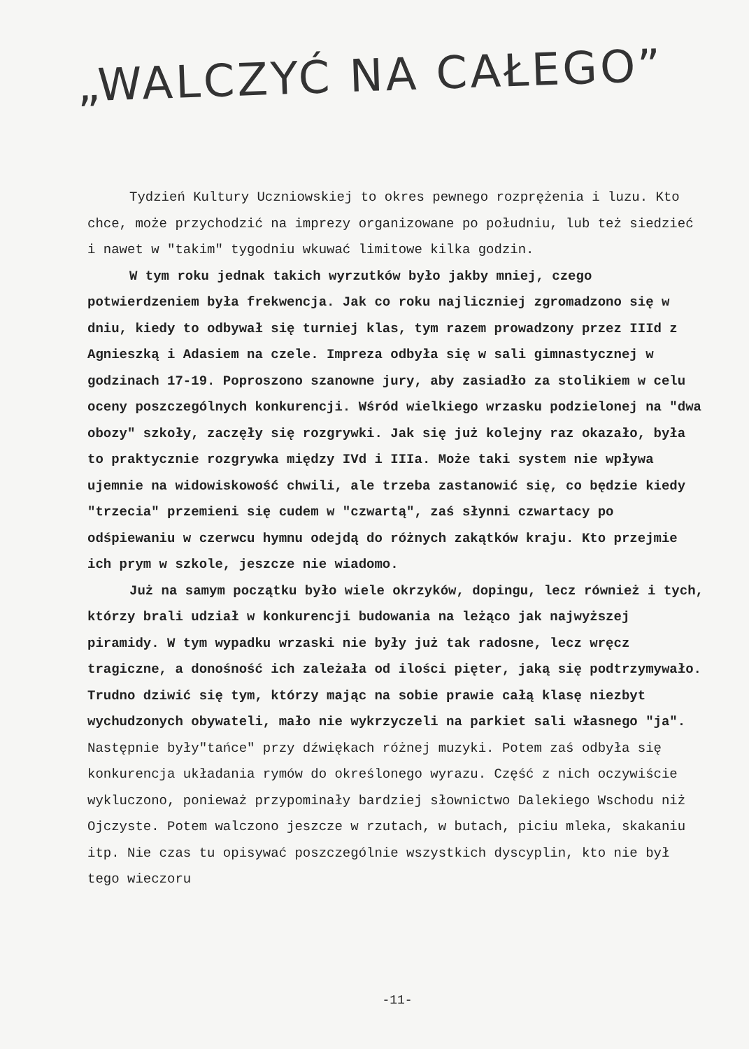„WALCZYĆ NA CAŁEGO”
Tydzień Kultury Uczniowskiej to okres pewnego rozprężenia i luzu. Kto chce, może przychodzić na imprezy organizowane po południu, lub też siedzieć i nawet w "takim" tygodniu wkuwać limitowe kilka godzin.
W tym roku jednak takich wyrzutków było jakby mniej, czego potwierdzeniem była frekwencja. Jak co roku najliczniej zgromadzono się w dniu, kiedy to odbywał się turniej klas, tym razem prowadzony przez IIId z Agnieszką i Adasiem na czele. Impreza odbyła się w sali gimnastycznej w godzinach 17-19. Poproszono szanowne jury, aby zasiadło za stolikiem w celu oceny poszczególnych konkurencji. Wśród wielkiego wrzasku podzielonej na "dwa obozy" szkoły, zaczęły się rozgrywki. Jak się już kolejny raz okazało, była to praktycznie rozgrywka między IVd i IIIa. Może taki system nie wpływa ujemnie na widowiskowość chwili, ale trzeba zastanowić się, co będzie kiedy "trzecia" przemieni się cudem w "czwartą", zaś słynni czwartacy po odśpiewaniu w czerwcu hymnu odejdą do różnych zakątków kraju. Kto przejmie ich prym w szkole, jeszcze nie wiadomo.
Już na samym początku było wiele okrzyków, dopingu, lecz również i tych, którzy brali udział w konkurencji budowania na leżąco jak najwyższej piramidy. W tym wypadku wrzaski nie były już tak radosne, lecz wręcz tragiczne, a donośność ich zależała od ilości pięter, jaką się podtrzymywało. Trudno dziwić się tym, którzy mając na sobie prawie całą klasę niezbyt wychudzonych obywateli, mało nie wykrzyczeli na parkiet sali własnego "ja".
Następnie były"tańce" przy dźwiękach różnej muzyki. Potem zaś odbyła się konkurencja układania rymów do określonego wyrazu. Część z nich oczywiście wykluczono, ponieważ przypominały bardziej słownictwo Dalekiego Wschodu niż Ojczyste. Potem walczono jeszcze w rzutach, w butach, piciu mleka, skakaniu itp. Nie czas tu opisywać poszczególnie wszystkich dyscyplin, kto nie był tego wieczoru
-11-